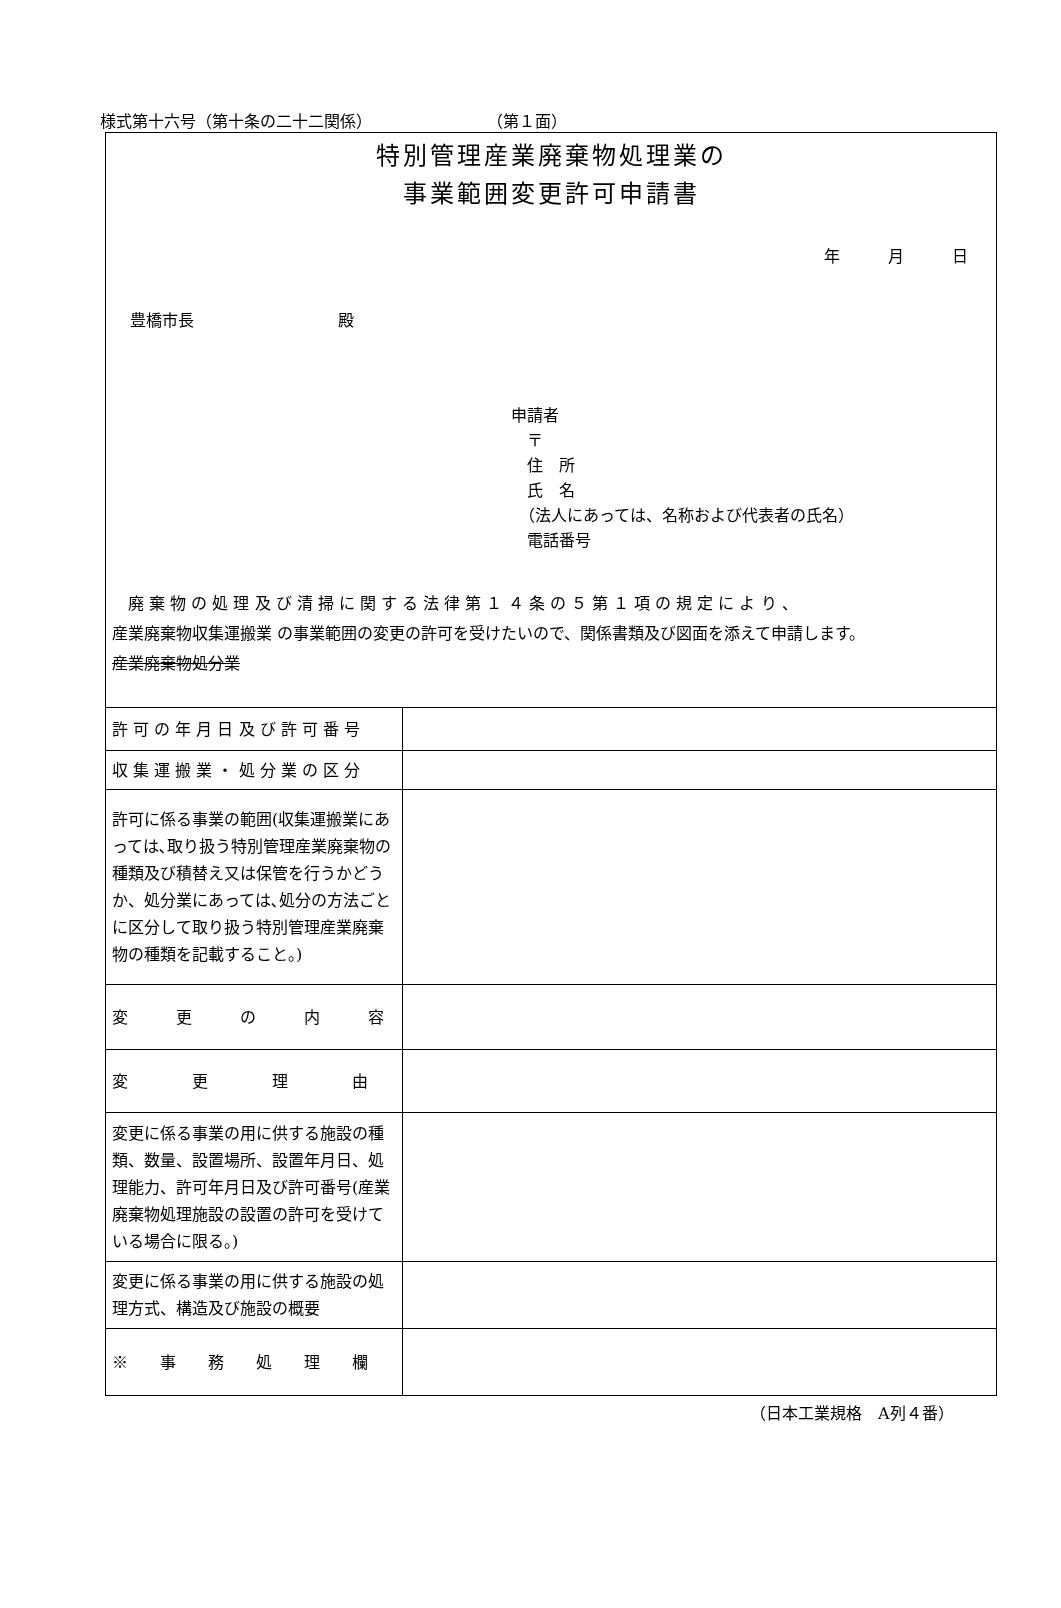様式第十六号（第十条の二十二関係） （第１面）
特別管理産業廃棄物処理業の
事業範囲変更許可申請書
年　　　月　　　日
豊橋市長　　　　　　　　　殿
申請者
　〒
　住　所
　氏　名
　（法人にあっては、名称および代表者の氏名）
　電話番号
　廃 棄 物 の 処 理 及 び 清 掃 に 関 す る 法 律 第 １ ４ 条 の ５ 第 １ 項 の 規 定 に よ り 、
産業廃棄物収集運搬業 の事業範囲の変更の許可を受けたいので、関係書類及び図面を添えて申請します。
産業廃棄物処分業
| 許 可 の 年 月 日 及 び 許 可 番 号 | |
| 収 集 運 搬 業 ・ 処 分 業 の 区 分 | |
| 許可に係る事業の範囲(収集運搬業にあっては､取り扱う特別管理産業廃棄物の種類及び積替え又は保管を行うかどうか、処分業にあっては､処分の方法ごとに区分して取り扱う特別管理産業廃棄物の種類を記載すること。) | |
| 変 更 の 内 容 | |
| 変 更 理 由 | |
| 変更に係る事業の用に供する施設の種類、数量、設置場所、設置年月日、処理能力、許可年月日及び許可番号(産業廃棄物処理施設の設置の許可を受けている場合に限る。) | |
| 変更に係る事業の用に供する施設の処理方式、構造及び施設の概要 | |
| ※ 事 務 処 理 欄 | |
（日本工業規格　A列４番）